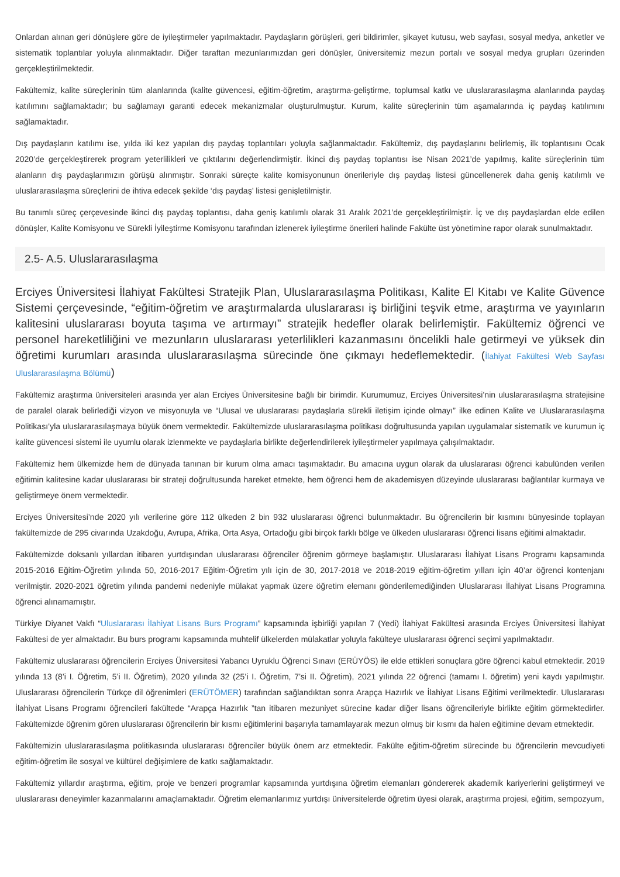Onlardan alınan geri dönüşlere göre de iyileştirmeler yapılmaktadır. Paydaşların görüşleri, geri bildirimler, şikayet kutusu, web sayfası, sosyal medya, anketler ve sistematik toplantılar yoluyla alınmaktadır. Diğer taraftan mezunlarımızdan geri dönüşler, üniversitemiz mezun portalı ve sosyal medya grupları üzerinden gerçekleştirilmektedir.
Fakültemiz, kalite süreçlerinin tüm alanlarında (kalite güvencesi, eğitim-öğretim, araştırma-geliştirme, toplumsal katkı ve uluslararasılaşma alanlarında paydaş katılımını sağlamaktadır; bu sağlamayı garanti edecek mekanizmalar oluşturulmuştur. Kurum, kalite süreçlerinin tüm aşamalarında iç paydaş katılımını sağlamaktadır.
Dış paydaşların katılımı ise, yılda iki kez yapılan dış paydaş toplantıları yoluyla sağlanmaktadır. Fakültemiz, dış paydaşlarını belirlemiş, ilk toplantısını Ocak 2020’de gerçekleştirerek program yeterlilikleri ve çıktılarını değerlendirmiştir. İkinci dış paydaş toplantısı ise Nisan 2021’de yapılmış, kalite süreçlerinin tüm alanların dış paydaşlarımızın görüşü alınmıştır. Sonraki süreçte kalite komisyonunun önerileriyle dış paydaş listesi güncellenerek daha geniş katılımlı ve uluslararasılaşma süreçlerini de ihtiva edecek şekilde ‘dış paydaş’ listesi genişletilmiştir.
Bu tanımlı süreç çerçevesinde ikinci dış paydaş toplantısı, daha geniş katılımlı olarak 31 Aralık 2021’de gerçekleştirilmiştir. İç ve dış paydaşlardan elde edilen dönüşler, Kalite Komisyonu ve Sürekli İyileştirme Komisyonu tarafından izlenerek iyileştirme önerileri halinde Fakülte üst yönetimine rapor olarak sunulmaktadır.
2.5- A.5. Uluslararasılaşma
Erciyes Üniversitesi İlahiyat Fakültesi Stratejik Plan, Uluslararasılaşma Politikası, Kalite El Kitabı ve Kalite Güvence Sistemi çerçevesinde, “eğitim-öğretim ve araştırmalarda uluslararası iş birliğini teşvik etme, araştırma ve yayınların kalitesini uluslararası boyuta taşıma ve artırmayı” stratejik hedefler olarak belirlemiştir. Fakültemiz öğrenci ve personel hareketliliğini ve mezunların uluslararası yeterlilikleri kazanmasını öncelikli hale getirmeyi ve yüksek din öğretimi kurumları arasında uluslararasılaşma sürecinde öne çıkmayı hedeflemektedir. (İlahiyat Fakültesi Web Sayfası Uluslararasılaşma Bölümü)
Fakültemiz araştırma üniversiteleri arasında yer alan Erciyes Üniversitesine bağlı bir birimdir. Kurumumuz, Erciyes Üniversitesi’nin uluslararasılaşma stratejisine de paralel olarak belirlediği vizyon ve misyonuyla ve “Ulusal ve uluslararası paydaşlarla sürekli iletişim içinde olmayı” ilke edinen Kalite ve Uluslararasılaşma Politikası’yla uluslararasılaşmaya büyük önem vermektedir. Fakültemizde uluslararasılaşma politikası doğrultusunda yapılan uygulamalar sistematik ve kurumun iç kalite güvencesi sistemi ile uyumlu olarak izlenmekte ve paydaşlarla birlikte değerlendirilerek iyileştirmeler yapılmaya çalışılmaktadır.
Fakültemiz hem ülkemizde hem de dünyada tanınan bir kurum olma amacı taşımaktadır. Bu amacına uygun olarak da uluslararası öğrenci kabulünden verilen eğitimin kalitesine kadar uluslararası bir strateji doğrultusunda hareket etmekte, hem öğrenci hem de akademisyen düzeyinde uluslararası bağlantılar kurmaya ve geliştirmeye önem vermektedir.
Erciyes Üniversitesi’nde 2020 yılı verilerine göre 112 ülkeden 2 bin 932 uluslararası öğrenci bulunmaktadır. Bu öğrencilerin bir kısmını bünyesinde toplayan fakültemizde de 295 civarında Uzakdoğu, Avrupa, Afrika, Orta Asya, Ortadoğu gibi birçok farklı bölge ve ülkeden uluslararası öğrenci lisans eğitimi almaktadır.
Fakültemizde doksanlı yıllardan itibaren yurtdışından uluslararası öğrenciler öğrenim görmeye başlamıştır. Uluslararası İlahiyat Lisans Programı kapsamında 2015-2016 Eğitim-Öğretim yılında 50, 2016-2017 Eğitim-Öğretim yılı için de 30, 2017-2018 ve 2018-2019 eğitim-öğretim yılları için 40’ar öğrenci kontenjanı verilmiştir. 2020-2021 öğretim yılında pandemi nedeniyle mülakat yapmak üzere öğretim elemanı gönderilemediğinden Uluslararası İlahiyat Lisans Programına öğrenci alınamamıştır.
Türkiye Diyanet Vakfı “Uluslararası İlahiyat Lisans Burs Programı” kapsamında işbirliği yapılan 7 (Yedi) İlahiyat Fakültesi arasında Erciyes Üniversitesi İlahiyat Fakültesi de yer almaktadır. Bu burs programı kapsamında muhtelif ülkelerden mülakatlar yoluyla fakülteye uluslararası öğrenci seçimi yapılmaktadır.
Fakültemiz uluslararası öğrencilerin Erciyes Üniversitesi Yabancı Uyruklu Öğrenci Sınavı (ERÜYÖS) ile elde ettikleri sonuçlara göre öğrenci kabul etmektedir. 2019 yılında 13 (8’i I. Öğretim, 5’i II. Öğretim), 2020 yılında 32 (25’i I. Öğretim, 7’si II. Öğretim), 2021 yılında 22 öğrenci (tamamı I. öğretim) yeni kaydı yapılmıştır. Uluslararası öğrencilerin Türkçe dil öğrenimleri (ERÜTÖMER) tarafından sağlandıktan sonra Arapça Hazırlık ve İlahiyat Lisans Eğitimi verilmektedir. Uluslararası İlahiyat Lisans Programı öğrencileri fakültede “Arapça Hazırlık ”tan itibaren mezuniyet sürecine kadar diğer lisans öğrencileriyle birlikte eğitim görmektedirler. Fakültemizde öğrenim gören uluslararası öğrencilerin bir kısmı eğitimlerini başarıyla tamamlayarak mezun olmuş bir kısmı da halen eğitimine devam etmektedir.
Fakültemizin uluslararasılaşma politikasında uluslararası öğrenciler büyük önem arz etmektedir. Fakülte eğitim-öğretim sürecinde bu öğrencilerin mevcudiyeti eğitim-öğretim ile sosyal ve kültürel değişimlere de katkı sağlamaktadır.
Fakültemiz yıllardır araştırma, eğitim, proje ve benzeri programlar kapsamında yurtdışına öğretim elemanları göndererek akademik kariyerlerini geliştirmeyi ve uluslararası deneyimler kazanmalarını amaçlamaktadır. Öğretim elemanlarımız yurtdışı üniversitelerde öğretim üyesi olarak, araştırma projesi, eğitim, sempozyum,